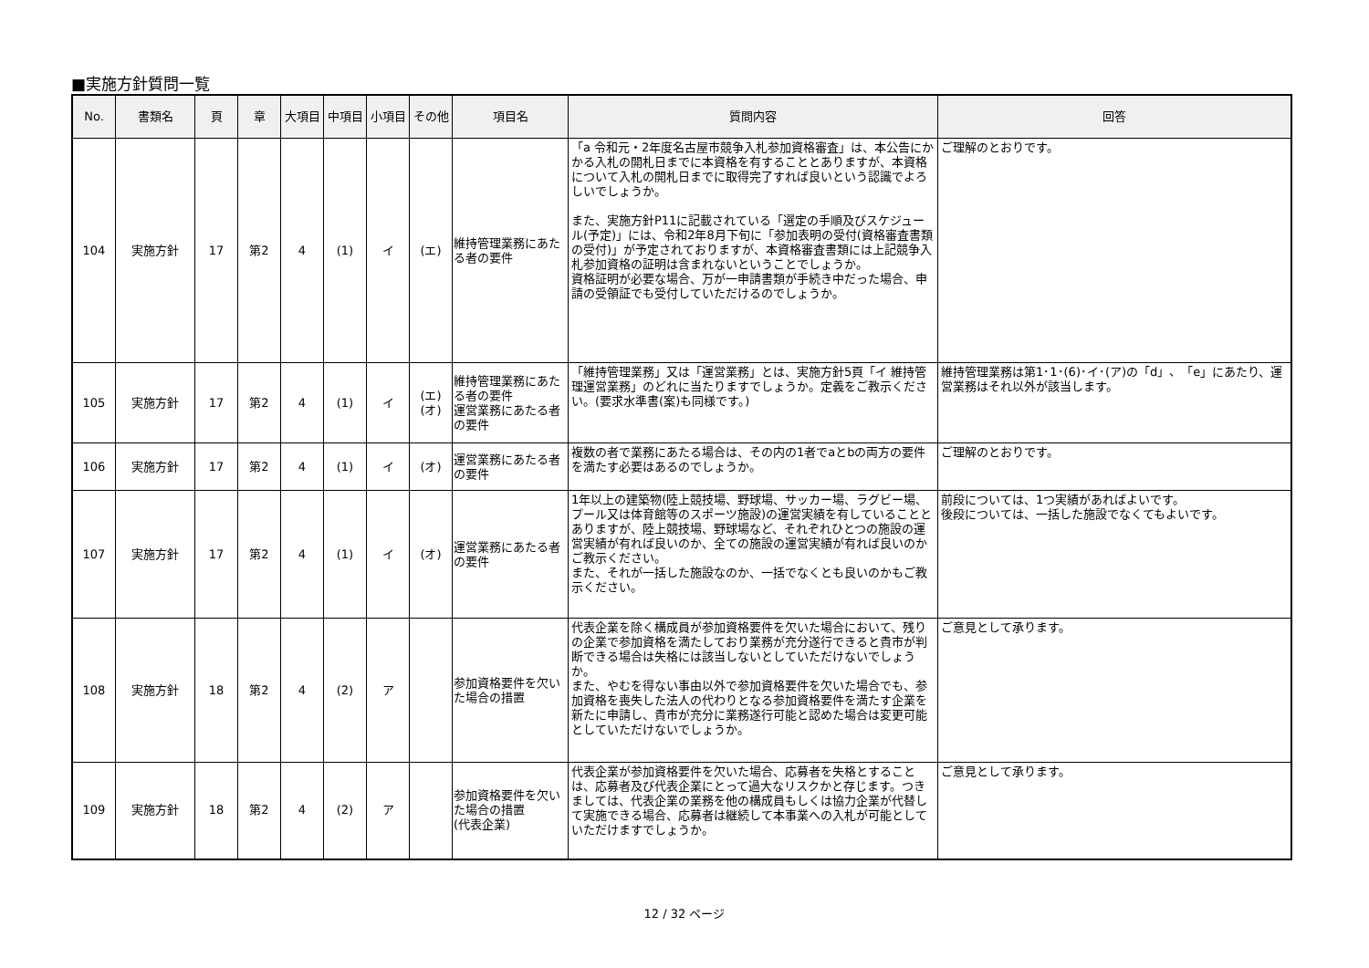■実施方針質問一覧
| No. | 書類名 | 頁 | 章 | 大項目 | 中項目 | 小項目 | その他 | 項目名 | 質問内容 | 回答 |
| --- | --- | --- | --- | --- | --- | --- | --- | --- | --- | --- |
| 104 | 実施方針 | 17 | 第2 | 4 | (1) | イ | (エ) | 維持管理業務にあたる者の要件 | 「a 令和元・2年度名古屋市競争入札参加資格審査」は、本公告にかかる入札の開札日までに本資格を有することとありますが、本資格について入札の開札日までに取得完了すれば良いという認識でよろしいでしょうか。 また、実施方針P11に記載されている「選定の手順及びスケジュール(予定)」には、令和2年8月下旬に「参加表明の受付(資格審査書類の受付)」が予定されておりますが、本資格審査書類には上記競争入札参加資格の証明は含まれないということでしょうか。 資格証明が必要な場合、万が一申請書類が手続き中だった場合、申請の受領証でも受付していただけるのでしょうか。 | ご理解のとおりです。 |
| 105 | 実施方針 | 17 | 第2 | 4 | (1) | イ | (エ) (オ) | 維持管理業務にあたる者の要件 運営業務にあたる者の要件 | 「維持管理業務」又は「運営業務」とは、実施方針5頁「イ 維持管理運営業務」のどれに当たりますでしょうか。定義をご教示ください。(要求水準書(案)も同様です。) | 維持管理業務は第1･1･(6)･イ･(ア)の「d」、「e」にあたり、運営業務はそれ以外が該当します。 |
| 106 | 実施方針 | 17 | 第2 | 4 | (1) | イ | (オ) | 運営業務にあたる者の要件 | 複数の者で業務にあたる場合は、その内の1者でaとbの両方の要件を満たす必要はあるのでしょうか。 | ご理解のとおりです。 |
| 107 | 実施方針 | 17 | 第2 | 4 | (1) | イ | (オ) | 運営業務にあたる者の要件 | 1年以上の建築物(陸上競技場、野球場、サッカー場、ラグビー場、プール又は体育館等のスポーツ施設)の運営実績を有していることとありますが、陸上競技場、野球場など、それぞれひとつの施設の運営実績が有れば良いのか、全ての施設の運営実績が有れば良いのかご教示ください。 また、それが一括した施設なのか、一括でなくとも良いのかもご教示ください。 | 前段については、1つ実績があればよいです。 後段については、一括した施設でなくてもよいです。 |
| 108 | 実施方針 | 18 | 第2 | 4 | (2) | ア | | 参加資格要件を欠いた場合の措置 | 代表企業を除く構成員が参加資格要件を欠いた場合において、残りの企業で参加資格を満たしており業務が充分遂行できると貴市が判断できる場合は失格には該当しないとしていただけないでしょうか。 また、やむを得ない事由以外で参加資格要件を欠いた場合でも、参加資格を喪失した法人の代わりとなる参加資格要件を満たす企業を新たに申請し、貴市が充分に業務遂行可能と認めた場合は変更可能としていただけないでしょうか。 | ご意見として承ります。 |
| 109 | 実施方針 | 18 | 第2 | 4 | (2) | ア | | 参加資格要件を欠いた場合の措置 (代表企業) | 代表企業が参加資格要件を欠いた場合、応募者を失格とすることは、応募者及び代表企業にとって過大なリスクかと存じます。つきましては、代表企業の業務を他の構成員もしくは協力企業が代替して実施できる場合、応募者は継続して本事業への入札が可能としていただけますでしょうか。 | ご意見として承ります。 |
12 / 32 ページ